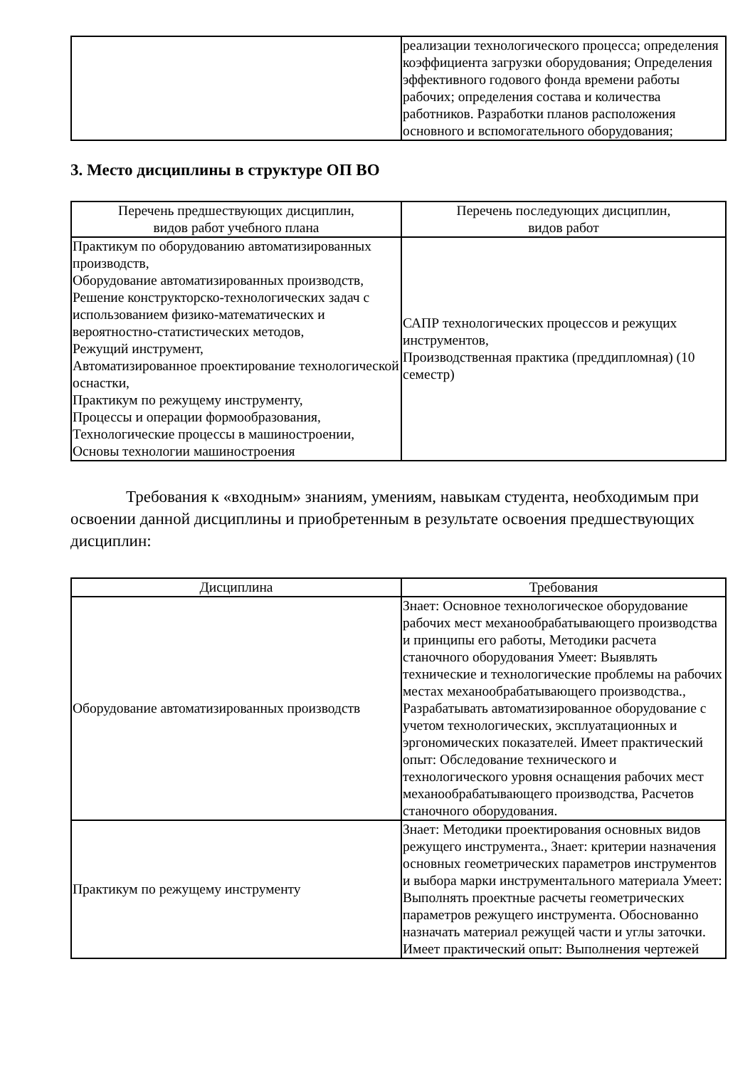| | реализации технологического процесса; определения коэффициента загрузки оборудования; Определения эффективного годового фонда времени работы рабочих; определения состава и количества работников. Разработки планов расположения основного и вспомогательного оборудования; |
3. Место дисциплины в структуре ОП ВО
| Перечень предшествующих дисциплин, видов работ учебного плана | Перечень последующих дисциплин, видов работ |
| --- | --- |
| Практикум по оборудованию автоматизированных производств, Оборудование автоматизированных производств, Решение конструкторско-технологических задач с использованием физико-математических и вероятностно-статистических методов, Режущий инструмент, Автоматизированное проектирование технологической оснастки, Практикум по режущему инструменту, Процессы и операции формообразования, Технологические процессы в машиностроении, Основы технологии машиностроения | САПР технологических процессов и режущих инструментов, Производственная практика (преддипломная) (10 семестр) |
Требования к «входным» знаниям, умениям, навыкам студента, необходимым при освоении данной дисциплины и приобретенным в результате освоения предшествующих дисциплин:
| Дисциплина | Требования |
| --- | --- |
| Оборудование автоматизированных производств | Знает: Основное технологическое оборудование рабочих мест механообрабатывающего производства и принципы его работы, Методики расчета станочного оборудования Умеет: Выявлять технические и технологические проблемы на рабочих местах механообрабатывающего производства., Разрабатывать автоматизированное оборудование с учетом технологических, эксплуатационных и эргономических показателей. Имеет практический опыт: Обследование технического и технологического уровня оснащения рабочих мест механообрабатывающего производства, Расчетов станочного оборудования. |
| Практикум по режущему инструменту | Знает: Методики проектирования основных видов режущего инструмента., Знает: критерии назначения основных геометрических параметров инструментов и выбора марки инструментального материала Умеет: Выполнять проектные расчеты геометрических параметров режущего инструмента. Обоснованно назначать материал режущей части и углы заточки. Имеет практический опыт: Выполнения чертежей |